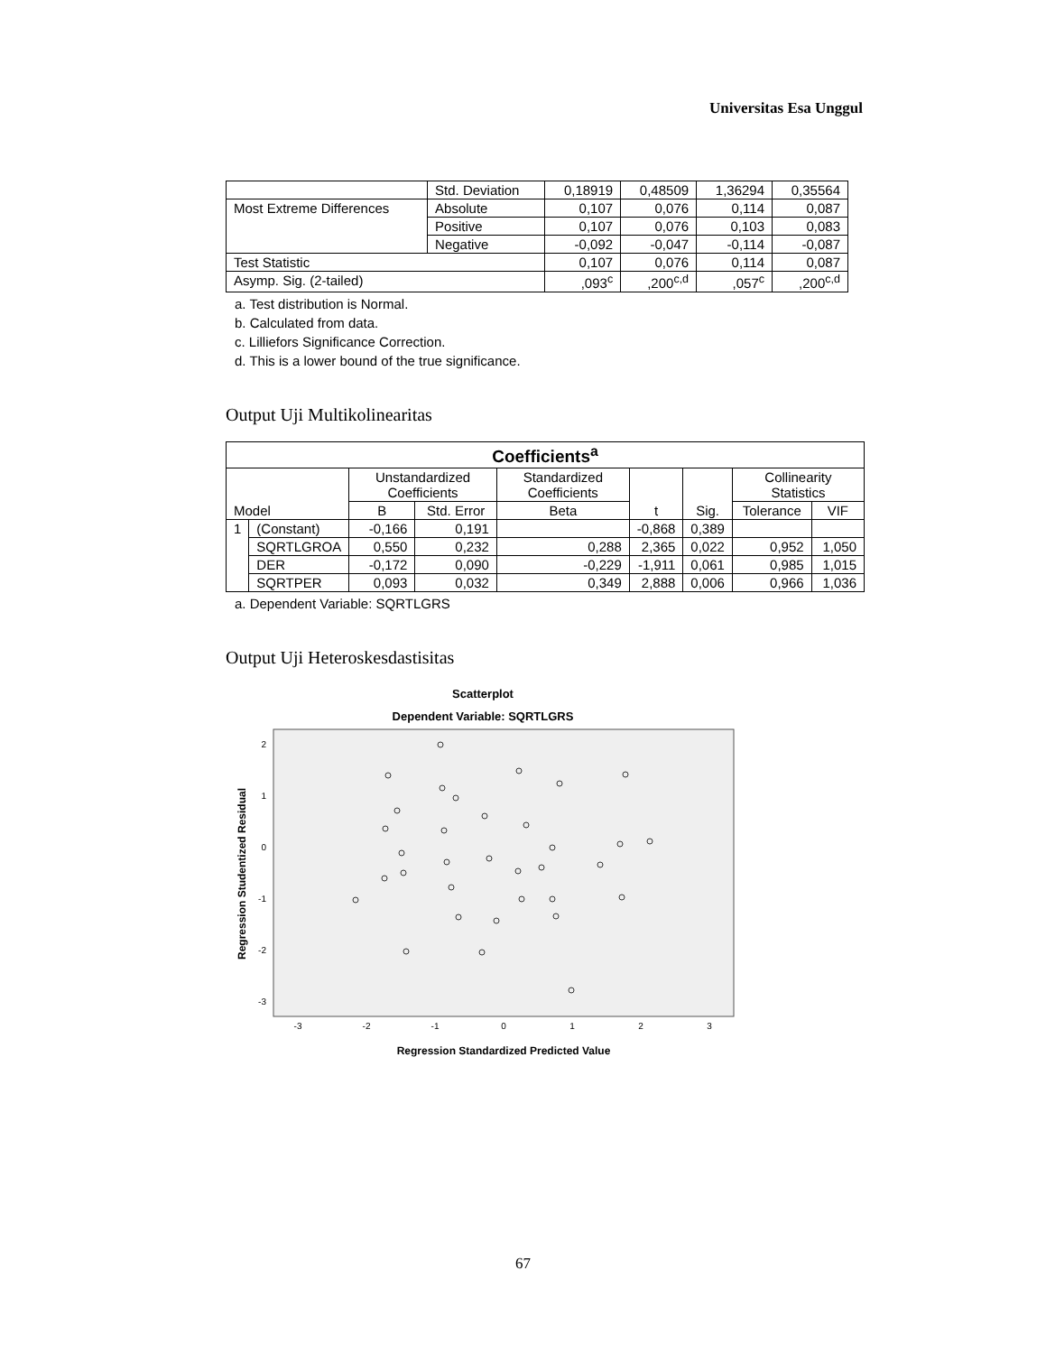Universitas Esa Unggul
| | Std. Deviation | 0,18919 | 0,48509 | 1,36294 | 0,35564 |
| Most Extreme Differences | Absolute | 0,107 | 0,076 | 0,114 | 0,087 |
| | Positive | 0,107 | 0,076 | 0,103 | 0,083 |
| | Negative | -0,092 | -0,047 | -0,114 | -0,087 |
| Test Statistic | | 0,107 | 0,076 | 0,114 | 0,087 |
| Asymp. Sig. (2-tailed) | | ,093<sup>c</sup> | ,200<sup>c,d</sup> | ,057<sup>c</sup> | ,200<sup>c,d</sup> |
a. Test distribution is Normal.
b. Calculated from data.
c. Lilliefors Significance Correction.
d. This is a lower bound of the true significance.
Output Uji Multikolinearitas
| Coefficients<sup>a</sup> | | | | | | | | |
| --- | --- | --- | --- | --- | --- | --- | --- | --- |
| Model | | Unstandardized Coefficients | | Standardized Coefficients | t | Sig. | Collinearity Statistics | |
| | | B | Std. Error | Beta | | | Tolerance | VIF |
| 1 | (Constant) | -0,166 | 0,191 | | -0,868 | 0,389 | | |
| | SQRTLGROA | 0,550 | 0,232 | 0,288 | 2,365 | 0,022 | 0,952 | 1,050 |
| | DER | -0,172 | 0,090 | -0,229 | -1,911 | 0,061 | 0,985 | 1,015 |
| | SQRTPER | 0,093 | 0,032 | 0,349 | 2,888 | 0,006 | 0,966 | 1,036 |
a. Dependent Variable: SQRTLGRS
Output Uji Heteroskesdastisitas
Scatterplot
Dependent Variable: SQRTLGRS
2
1
0
-1
-2
-3
-3
-2
-1
0
1
2
3
Regression Standardized Predicted Value
Regression Studentized Residual
67